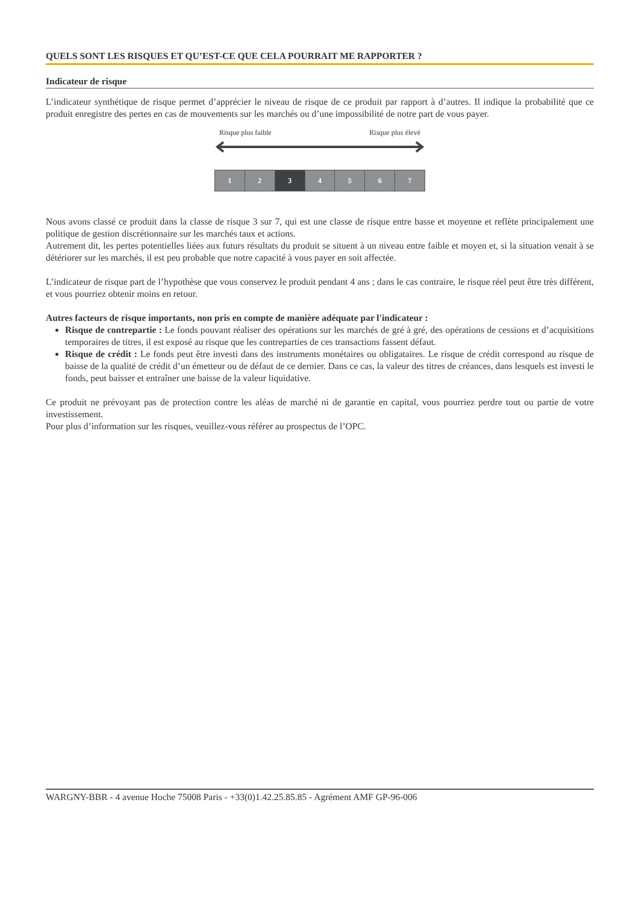QUELS SONT LES RISQUES ET QU’EST-CE QUE CELA POURRAIT ME RAPPORTER ?
Indicateur de risque
L’indicateur synthétique de risque permet d’apprécier le niveau de risque de ce produit par rapport à d’autres. Il indique la probabilité que ce produit enregistre des pertes en cas de mouvements sur les marchés ou d’une impossibilité de notre part de vous payer.
Risque plus faible Risque plus élevé
1 2 3 4 5 6 7
Nous avons classé ce produit dans la classe de risque 3 sur 7, qui est une classe de risque entre basse et moyenne et reflète principalement une politique de gestion discrétionnaire sur les marchés taux et actions.
Autrement dit, les pertes potentielles liées aux futurs résultats du produit se situent à un niveau entre faible et moyen et, si la situation venait à se détériorer sur les marchés, il est peu probable que notre capacité à vous payer en soit affectée.
L’indicateur de risque part de l’hypothèse que vous conservez le produit pendant 4 ans ; dans le cas contraire, le risque réel peut être très différent, et vous pourriez obtenir moins en retour.
Autres facteurs de risque importants, non pris en compte de manière adéquate par l'indicateur :
Risque de contrepartie : Le fonds pouvant réaliser des opérations sur les marchés de gré à gré, des opérations de cessions et d’acquisitions temporaires de titres, il est exposé au risque que les contreparties de ces transactions fassent défaut.
Risque de crédit : Le fonds peut être investi dans des instruments monétaires ou obligataires. Le risque de crédit correspond au risque de baisse de la qualité de crédit d’un émetteur ou de défaut de ce dernier. Dans ce cas, la valeur des titres de créances, dans lesquels est investi le fonds, peut baisser et entraîner une baisse de la valeur liquidative.
Ce produit ne prévoyant pas de protection contre les aléas de marché ni de garantie en capital, vous pourriez perdre tout ou partie de votre investissement.
Pour plus d’information sur les risques, veuillez-vous référer au prospectus de l’OPC.
WARGNY-BBR - 4 avenue Hoche 75008 Paris - +33(0)1.42.25.85.85 - Agrément AMF GP-96-006